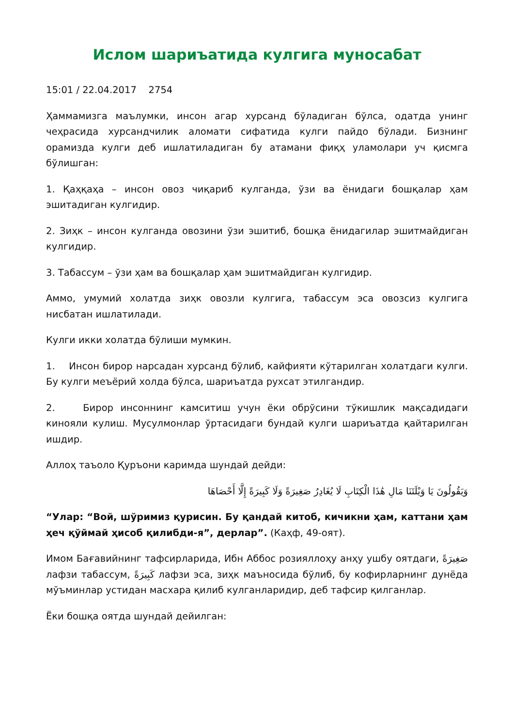Ислом шариъатида кулгига муносабат
15:01 / 22.04.2017 2754
Ҳаммамизга маълумки, инсон агар хурсанд бўладиган бўлса, одатда унинг чеҳрасида хурсандчилик аломати сифатида кулги пайдо бўлади. Бизнинг орамизда кулги деб ишлатиладиган бу атамани фиқҳ уламолари уч қисмга бўлишган:
1. Қаҳқаҳа – инсон овоз чиқариб кулганда, ўзи ва ёнидаги бошқалар ҳам эшитадиган кулгидир.
2. Зиҳк – инсон кулганда овозини ўзи эшитиб, бошқа ёнидагилар эшитмайдиган кулгидир.
3. Табассум – ўзи ҳам ва бошқалар ҳам эшитмайдиган кулгидир.
Аммо, умумий холатда зиҳк овозли кулгига, табассум эса овозсиз кулгига нисбатан ишлатилади.
Кулги икки холатда бўлиши мумкин.
1. Инсон бирор нарсадан хурсанд бўлиб, кайфияти кўтарилган холатдаги кулги. Бу кулги меъёрий холда бўлса, шариъатда рухсат этилгандир.
2. Бирор инсоннинг камситиш учун ёки обрўсини тўкишлик мақсадидаги кинояли кулиш. Мусулмонлар ўртасидаги бундай кулги шариъатда қайтарилган ишдир.
Аллоҳ таъоло Қуръони каримда шундай дейди:
وَيَقُولُونَ يَا وَيْلَتَنَا مَالِ هَٰذَا الْكِتَابِ لَا يُغَادِرُ صَغِيرَةً وَلَا كَبِيرَةً إِلَّا أَحْصَاهَا
“Улар: “Вой, шўримиз қурисин. Бу қандай китоб, кичикни ҳам, каттани ҳам ҳеч қўймай ҳисоб қилибди-я”, дерлар”. (Каҳф, 49-оят).
Имом Бағавийнинг тафсирларида, Ибн Аббос розияллоҳу анҳу ушбу оятдаги, صَغِيرَةً лафзи табассум, كَبِيرَةً лафзи эса, зиҳк маъносида бўлиб, бу кофирларнинг дунёда мўъминлар устидан масхара қилиб кулганларидир, деб тафсир қилганлар.
Ёки бошқа оятда шундай дейилган: